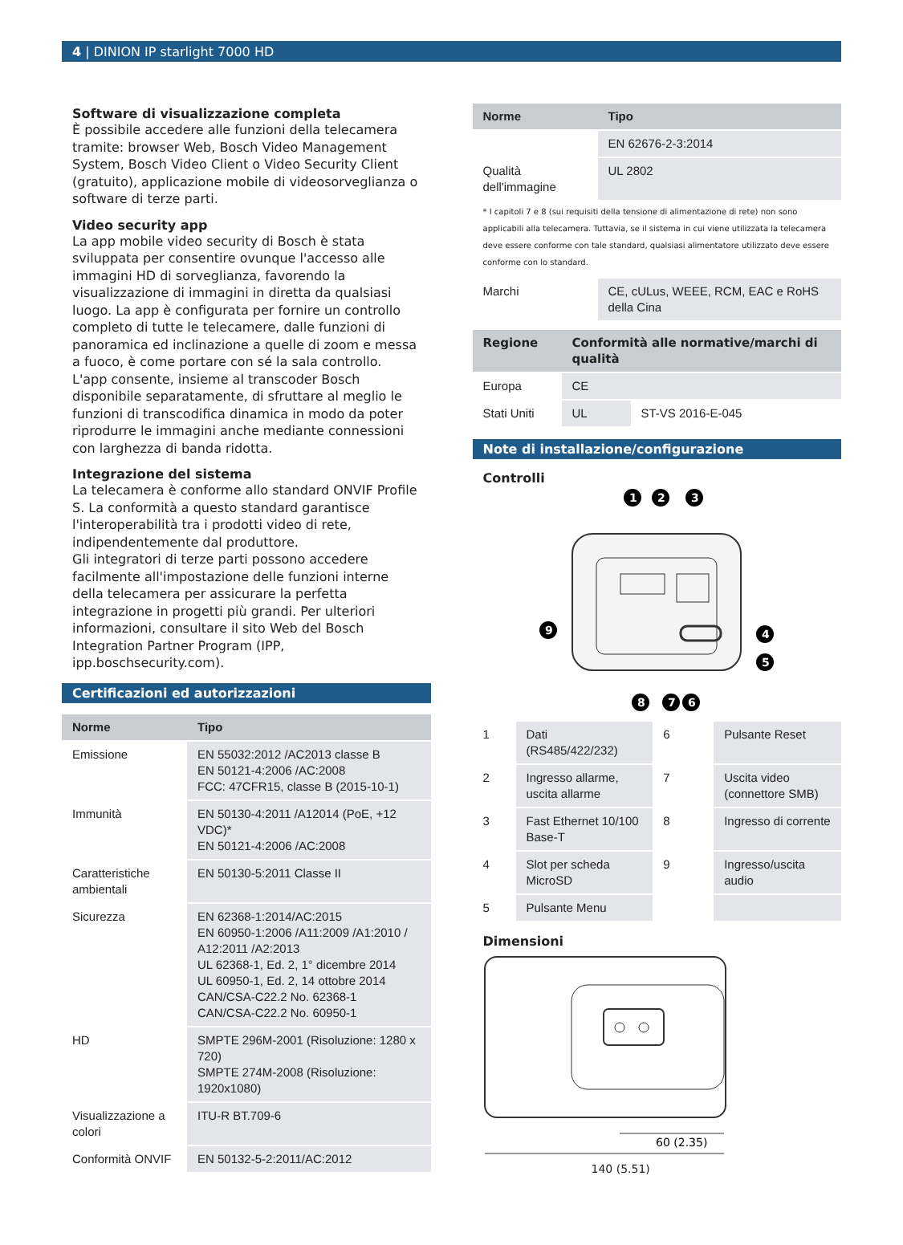4 | DINION IP starlight 7000 HD
Software di visualizzazione completa
È possibile accedere alle funzioni della telecamera tramite: browser Web, Bosch Video Management System, Bosch Video Client o Video Security Client (gratuito), applicazione mobile di videosorveglianza o software di terze parti.
Video security app
La app mobile video security di Bosch è stata sviluppata per consentire ovunque l'accesso alle immagini HD di sorveglianza, favorendo la visualizzazione di immagini in diretta da qualsiasi luogo. La app è configurata per fornire un controllo completo di tutte le telecamere, dalle funzioni di panoramica ed inclinazione a quelle di zoom e messa a fuoco, è come portare con sé la sala controllo. L'app consente, insieme al transcoder Bosch disponibile separatamente, di sfruttare al meglio le funzioni di transcodifica dinamica in modo da poter riprodurre le immagini anche mediante connessioni con larghezza di banda ridotta.
Integrazione del sistema
La telecamera è conforme allo standard ONVIF Profile S. La conformità a questo standard garantisce l'interoperabilità tra i prodotti video di rete, indipendentemente dal produttore.
Gli integratori di terze parti possono accedere facilmente all'impostazione delle funzioni interne della telecamera per assicurare la perfetta integrazione in progetti più grandi. Per ulteriori informazioni, consultare il sito Web del Bosch Integration Partner Program (IPP, ipp.boschsecurity.com).
Certificazioni ed autorizzazioni
| Norme | Tipo |
| --- | --- |
| Emissione | EN 55032:2012 /AC2013 classe B EN 50121-4:2006 /AC:2008 FCC: 47CFR15, classe B (2015-10-1) |
| Immunità | EN 50130-4:2011 /A12014 (PoE, +12 VDC)* EN 50121-4:2006 /AC:2008 |
| Caratteristiche ambientali | EN 50130-5:2011 Classe II |
| Sicurezza | EN 62368-1:2014/AC:2015 EN 60950-1:2006 /A11:2009 /A1:2010 / A12:2011 /A2:2013 UL 62368-1, Ed. 2, 1° dicembre 2014 UL 60950-1, Ed. 2, 14 ottobre 2014 CAN/CSA-C22.2 No. 62368-1 CAN/CSA-C22.2 No. 60950-1 |
| HD | SMPTE 296M-2001 (Risoluzione: 1280 x 720) SMPTE 274M-2008 (Risoluzione: 1920x1080) |
| Visualizzazione a colori | ITU-R BT.709-6 |
| Conformità ONVIF | EN 50132-5-2:2011/AC:2012 |
| Norme | Tipo |
| --- | --- |
| | EN 62676-2-3:2014 |
| Qualità dell'immagine | UL 2802 |
* I capitoli 7 e 8 (sui requisiti della tensione di alimentazione di rete) non sono applicabili alla telecamera. Tuttavia, se il sistema in cui viene utilizzata la telecamera deve essere conforme con tale standard, qualsiasi alimentatore utilizzato deve essere conforme con lo standard.
| Marchi | CE, cULus, WEEE, RCM, EAC e RoHS della Cina |
| Regione | Conformità alle normative/marchi di qualità | |
| --- | --- | --- |
| Europa | CE | |
| Stati Uniti | UL | ST-VS 2016-E-045 |
Note di installazione/configurazione
Controlli
1
2
3
4
5
9
8
7
6
| 1 | Dati (RS485/422/232) | 6 | Pulsante Reset |
| 2 | Ingresso allarme, uscita allarme | 7 | Uscita video (connettore SMB) |
| 3 | Fast Ethernet 10/100 Base-T | 8 | Ingresso di corrente |
| 4 | Slot per scheda MicroSD | 9 | Ingresso/uscita audio |
| 5 | Pulsante Menu | | |
Dimensioni
60 (2.35)
140 (5.51)